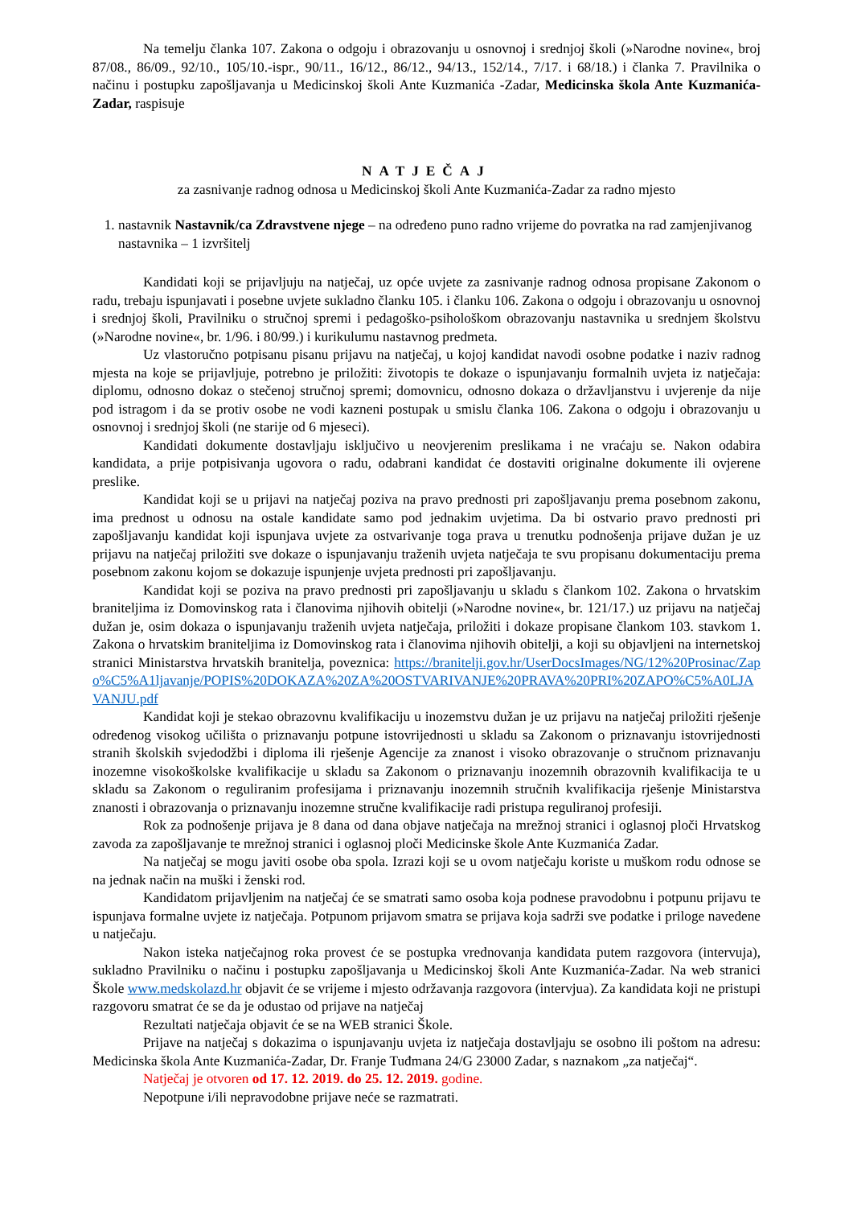Na temelju članka 107. Zakona o odgoju i obrazovanju u osnovnoj i srednjoj školi (»Narodne novine«, broj 87/08., 86/09., 92/10., 105/10.-ispr., 90/11., 16/12., 86/12., 94/13., 152/14., 7/17. i 68/18.) i članka 7. Pravilnika o načinu i postupku zapošljavanja u Medicinskoj školi Ante Kuzmanića -Zadar, Medicinska škola Ante Kuzmanića- Zadar, raspisuje
NATJEČAJ
za zasnivanje radnog odnosa u Medicinskoj školi Ante Kuzmanića-Zadar za radno mjesto
1. nastavnik Nastavnik/ca Zdravstvene njege – na određeno puno radno vrijeme do povratka na rad zamjenjivanog nastavnika – 1 izvršitelj
Kandidati koji se prijavljuju na natječaj, uz opće uvjete za zasnivanje radnog odnosa propisane Zakonom o radu, trebaju ispunjavati i posebne uvjete sukladno članku 105. i članku 106. Zakona o odgoju i obrazovanju u osnovnoj i srednjoj školi, Pravilniku o stručnoj spremi i pedagoško-psihološkom obrazovanju nastavnika u srednjem školstvu (»Narodne novine«, br. 1/96. i 80/99.) i kurikulumu nastavnog predmeta.
Uz vlastoručno potpisanu pisanu prijavu na natječaj, u kojoj kandidat navodi osobne podatke i naziv radnog mjesta na koje se prijavljuje, potrebno je priložiti: životopis te dokaze o ispunjavanju formalnih uvjeta iz natječaja: diplomu, odnosno dokaz o stečenoj stručnoj spremi; domovnicu, odnosno dokaza o državljanstvu i uvjerenje da nije pod istragom i da se protiv osobe ne vodi kazneni postupak u smislu članka 106. Zakona o odgoju i obrazovanju u osnovnoj i srednjoj školi (ne starije od 6 mjeseci).
Kandidati dokumente dostavljaju isključivo u neovjerenim preslikama i ne vraćaju se. Nakon odabira kandidata, a prije potpisivanja ugovora o radu, odabrani kandidat će dostaviti originalne dokumente ili ovjerene preslike.
Kandidat koji se u prijavi na natječaj poziva na pravo prednosti pri zapošljavanju prema posebnom zakonu, ima prednost u odnosu na ostale kandidate samo pod jednakim uvjetima. Da bi ostvario pravo prednosti pri zapošljavanju kandidat koji ispunjava uvjete za ostvarivanje toga prava u trenutku podnošenja prijave dužan je uz prijavu na natječaj priložiti sve dokaze o ispunjavanju traženih uvjeta natječaja te svu propisanu dokumentaciju prema posebnom zakonu kojom se dokazuje ispunjenje uvjeta prednosti pri zapošljavanju.
Kandidat koji se poziva na pravo prednosti pri zapošljavanju u skladu s člankom 102. Zakona o hrvatskim braniteljima iz Domovinskog rata i članovima njihovih obitelji (»Narodne novine«, br. 121/17.) uz prijavu na natječaj dužan je, osim dokaza o ispunjavanju traženih uvjeta natječaja, priložiti i dokaze propisane člankom 103. stavkom 1. Zakona o hrvatskim braniteljima iz Domovinskog rata i članovima njihovih obitelji, a koji su objavljeni na internetskoj stranici Ministarstva hrvatskih branitelja, poveznica: https://branitelji.gov.hr/UserDocsImages/NG/12%20Prosinac/Zapo%C5%A1ljavanje/POPIS%20DOKAZA%20ZA%20OSTVARIVANJE%20PRAVA%20PRI%20ZAPO%C5%A0LJAVANJU.pdf
Kandidat koji je stekao obrazovnu kvalifikaciju u inozemstvu dužan je uz prijavu na natječaj priložiti rješenje određenog visokog učilišta o priznavanju potpune istovrijednosti u skladu sa Zakonom o priznavanju istovrijednosti stranih školskih svjedodžbi i diploma ili rješenje Agencije za znanost i visoko obrazovanje o stručnom priznavanju inozemne visokoškolske kvalifikacije u skladu sa Zakonom o priznavanju inozemnih obrazovnih kvalifikacija te u skladu sa Zakonom o reguliranim profesijama i priznavanju inozemnih stručnih kvalifikacija rješenje Ministarstva znanosti i obrazovanja o priznavanju inozemne stručne kvalifikacije radi pristupa reguliranoj profesiji.
Rok za podnošenje prijava je 8 dana od dana objave natječaja na mrežnoj stranici i oglasnoj ploči Hrvatskog zavoda za zapošljavanje te mrežnoj stranici i oglasnoj ploči Medicinske škole Ante Kuzmanića Zadar.
Na natječaj se mogu javiti osobe oba spola. Izrazi koji se u ovom natječaju koriste u muškom rodu odnose se na jednak način na muški i ženski rod.
Kandidatom prijavljenim na natječaj će se smatrati samo osoba koja podnese pravodobnu i potpunu prijavu te ispunjava formalne uvjete iz natječaja. Potpunom prijavom smatra se prijava koja sadrži sve podatke i priloge navedene u natječaju.
Nakon isteka natječajnog roka provest će se postupka vrednovanja kandidata putem razgovora (intervuja), sukladno Pravilniku o načinu i postupku zapošljavanja u Medicinskoj školi Ante Kuzmanića-Zadar. Na web stranici Škole www.medskolazd.hr objavit će se vrijeme i mjesto održavanja razgovora (intervjua). Za kandidata koji ne pristupi razgovoru smatrat će se da je odustao od prijave na natječaj
Rezultati natječaja objavit će se na WEB stranici Škole.
Prijave na natječaj s dokazima o ispunjavanju uvjeta iz natječaja dostavljaju se osobno ili poštom na adresu: Medicinska škola Ante Kuzmanića-Zadar, Dr. Franje Tuđmana 24/G 23000 Zadar, s naznakom „za natječaj“.
Natječaj je otvoren od 17. 12. 2019. do 25. 12. 2019. godine.
Nepotpune i/ili nepravodobne prijave neće se razmatrati.